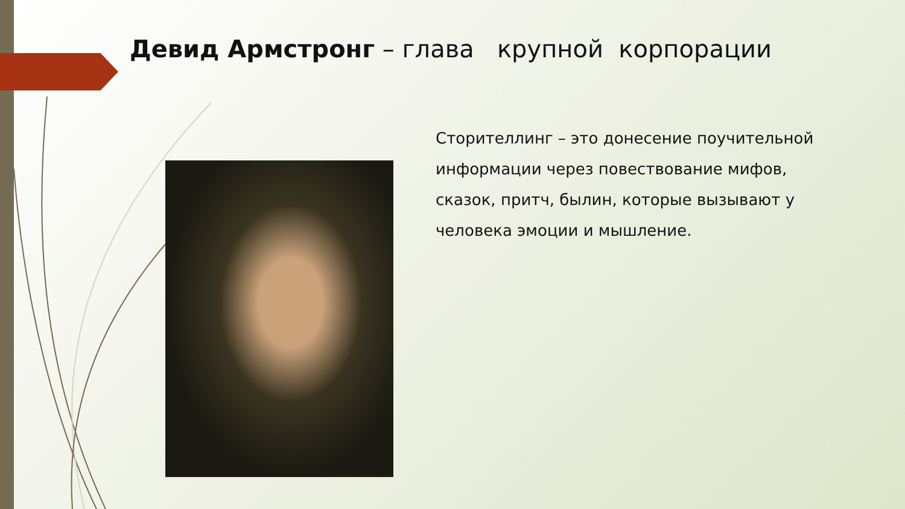Девид Армстронг – глава крупной корпорации
Сторителлинг – это донесение поучительной информации через повествование мифов, сказок, притч, былин, которые вызывают у человека эмоции и мышление.